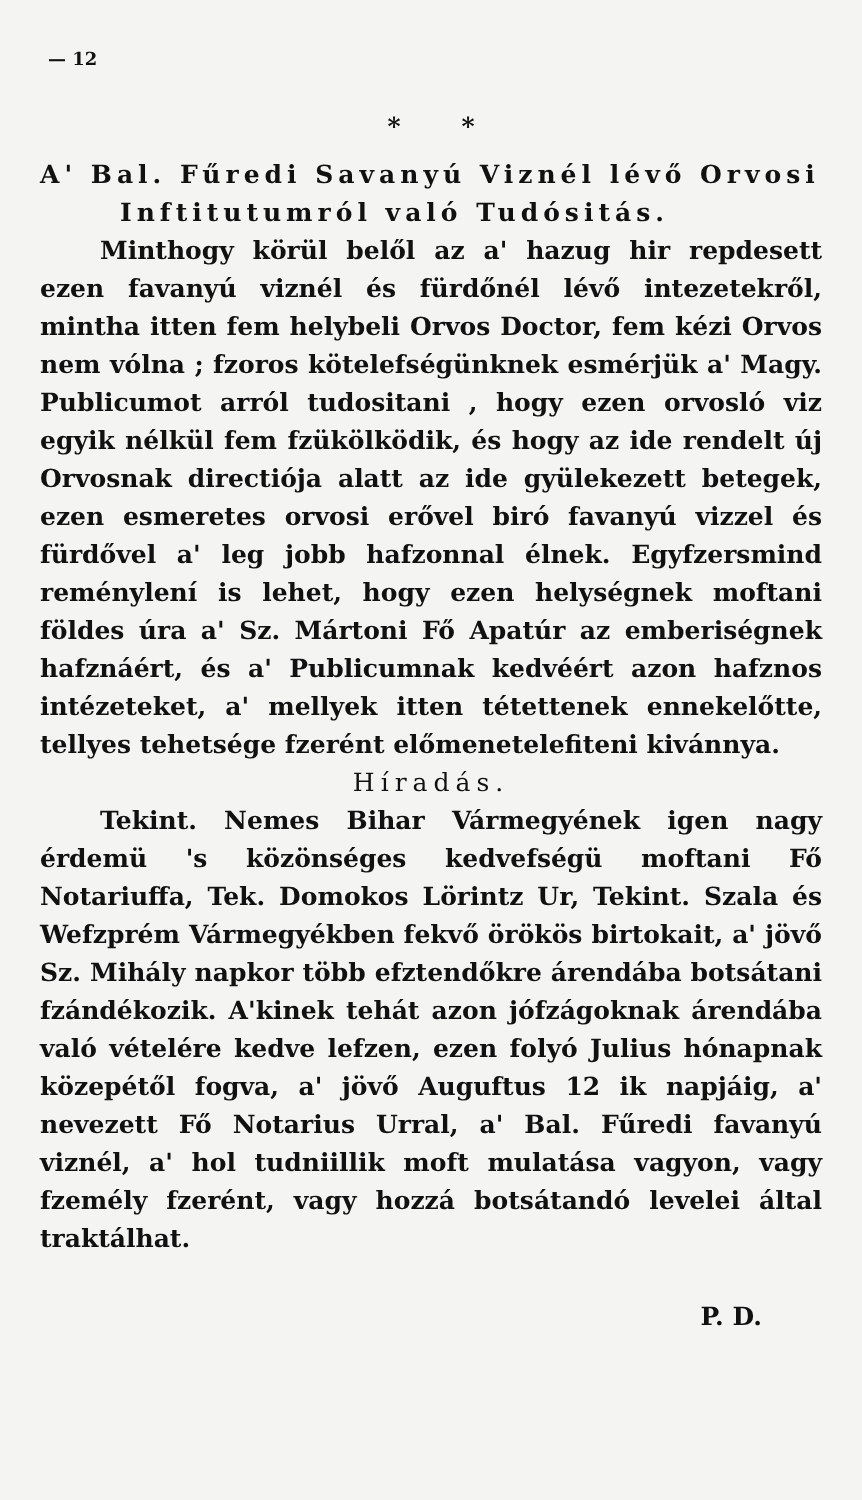— 12
* *
A' Bal. Fűredi Savanyú Viznél lévő Orvosi Inftitutumról való Tudósitás.
Minthogy körül belől az a' hazug hir repdesett ezen favanyú viznél és fürdőnél lévő intezetekről, mintha itten fem helybeli Orvos Doctor, fem kézi Orvos nem vólna ; fzoros kötelefségünknek esmérjük a' Magy. Publicumot arról tudositani , hogy ezen orvosló viz egyik nélkül fem fzükölködik, és hogy az ide rendelt új Orvosnak directiója alatt az ide gyülekezett betegek, ezen esmeretes orvosi erővel biró favanyú vizzel és fürdővel a' leg jobb hafzonnal élnek. Egyfzersmind reménylení is lehet, hogy ezen helységnek moftani földes úra a' Sz. Mártoni Fő Apatúr az emberiségnek hafznáért, és a' Publicumnak kedvéért azon hafznos intézeteket, a' mellyek itten tétettenek ennekelőtte, tellyes tehetsége fzerént előmenetelefiteni kivánnya.
Híradás.
Tekint. Nemes Bihar Vármegyének igen nagy érdemü 's közönséges kedvefségü moftani Fő Notariuffa, Tek. Domokos Lörintz Ur, Tekint. Szala és Wefzprém Vármegyékben fekvő örökös birtokait, a' jövő Sz. Mihály napkor több efztendőkre árendába botsátani fzándékozik. A'kinek tehát azon jófzágoknak árendába való vételére kedve lefzen, ezen folyó Julius hónapnak közepétől fogva, a' jövő Auguftus 12 ik napjáig, a' nevezett Fő Notarius Urral, a' Bal. Fűredi favanyú viznél, a' hol tudniillik moft mulatása vagyon, vagy fzemély fzerént, vagy hozzá botsátandó levelei által traktálhat.
P. D.